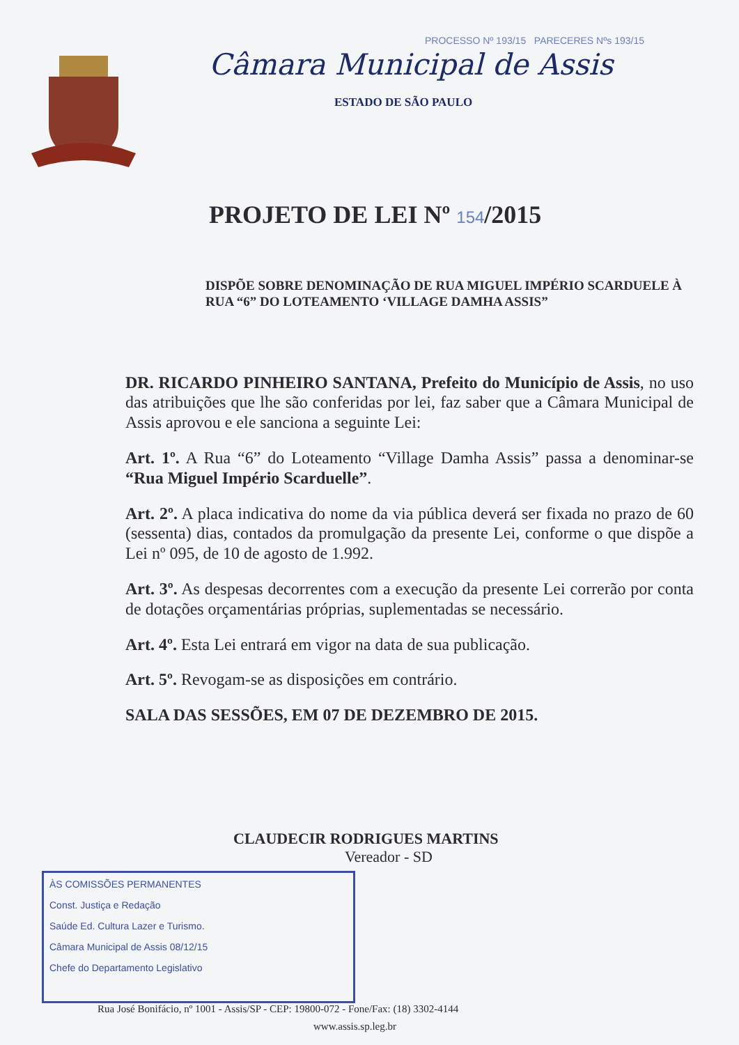PROCESSO Nº 193/15 PARECERES Nºs 193/15
Câmara Municipal de Assis
ESTADO DE SÃO PAULO
PROJETO DE LEI Nº 154/2015
DISPÕE SOBRE DENOMINAÇÃO DE RUA MIGUEL IMPÉRIO SCARDUELE À RUA “6” DO LOTEAMENTO ‘VILLAGE DAMHA ASSIS”
DR. RICARDO PINHEIRO SANTANA, Prefeito do Município de Assis, no uso das atribuições que lhe são conferidas por lei, faz saber que a Câmara Municipal de Assis aprovou e ele sanciona a seguinte Lei:
Art. 1º. A Rua “6” do Loteamento “Village Damha Assis” passa a denominar-se “Rua Miguel Império Scarduelle”.
Art. 2º. A placa indicativa do nome da via pública deverá ser fixada no prazo de 60 (sessenta) dias, contados da promulgação da presente Lei, conforme o que dispõe a Lei nº 095, de 10 de agosto de 1.992.
Art. 3º. As despesas decorrentes com a execução da presente Lei correrão por conta de dotações orçamentárias próprias, suplementadas se necessário.
Art. 4º. Esta Lei entrará em vigor na data de sua publicação.
Art. 5º. Revogam-se as disposições em contrário.
SALA DAS SESSÕES, EM 07 DE DEZEMBRO DE 2015.
CLAUDECIR RODRIGUES MARTINS
Vereador - SD
ÀS COMISSÕES PERMANENTES
Const. Justiça e Redação
Saúde Ed. Cultura Lazer e Turismo.
Câmara Municipal de Assis 08/12/15
Chefe do Departamento Legislativo
Rua José Bonifácio, nº 1001 - Assis/SP - CEP: 19800-072 - Fone/Fax: (18) 3302-4144
www.assis.sp.leg.br